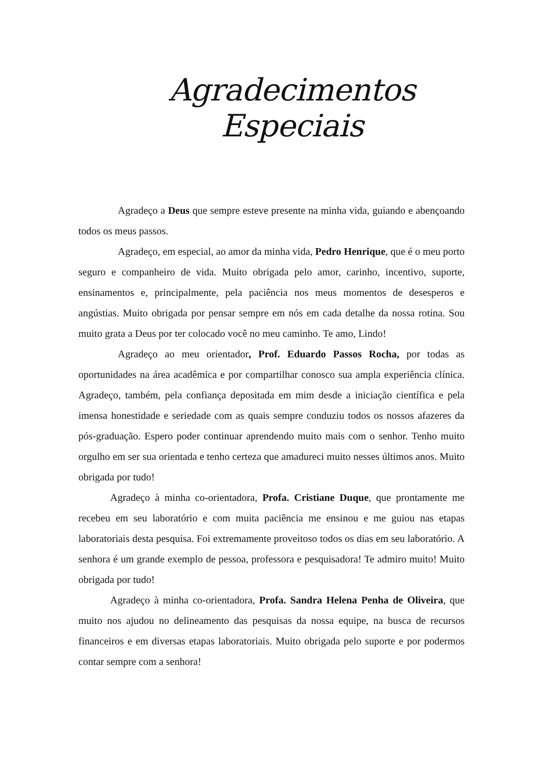Agradecimentos Especiais
Agradeço a Deus que sempre esteve presente na minha vida, guiando e abençoando todos os meus passos.
Agradeço, em especial, ao amor da minha vida, Pedro Henrique, que é o meu porto seguro e companheiro de vida. Muito obrigada pelo amor, carinho, incentivo, suporte, ensinamentos e, principalmente, pela paciência nos meus momentos de desesperos e angústias. Muito obrigada por pensar sempre em nós em cada detalhe da nossa rotina. Sou muito grata a Deus por ter colocado você no meu caminho. Te amo, Lindo!
Agradeço ao meu orientador, Prof. Eduardo Passos Rocha, por todas as oportunidades na área acadêmica e por compartilhar conosco sua ampla experiência clínica. Agradeço, também, pela confiança depositada em mim desde a iniciação científica e pela imensa honestidade e seriedade com as quais sempre conduziu todos os nossos afazeres da pós-graduação. Espero poder continuar aprendendo muito mais com o senhor. Tenho muito orgulho em ser sua orientada e tenho certeza que amadureci muito nesses últimos anos. Muito obrigada por tudo!
Agradeço à minha co-orientadora, Profa. Cristiane Duque, que prontamente me recebeu em seu laboratório e com muita paciência me ensinou e me guiou nas etapas laboratoriais desta pesquisa. Foi extremamente proveitoso todos os dias em seu laboratório. A senhora é um grande exemplo de pessoa, professora e pesquisadora! Te admiro muito! Muito obrigada por tudo!
Agradeço à minha co-orientadora, Profa. Sandra Helena Penha de Oliveira, que muito nos ajudou no delineamento das pesquisas da nossa equipe, na busca de recursos financeiros e em diversas etapas laboratoriais. Muito obrigada pelo suporte e por podermos contar sempre com a senhora!